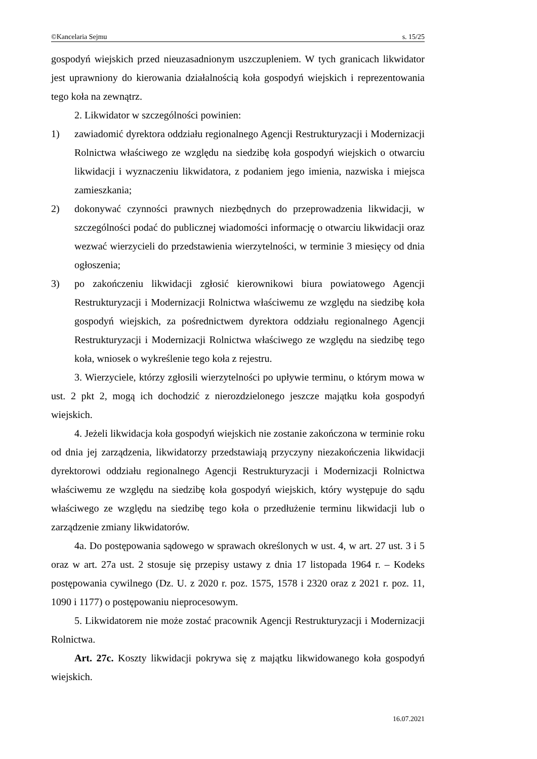©Kancelaria Sejmu s. 15/25
gospodyń wiejskich przed nieuzasadnionym uszczupleniem. W tych granicach likwidator jest uprawniony do kierowania działalnością koła gospodyń wiejskich i reprezentowania tego koła na zewnątrz.
2. Likwidator w szczególności powinien:
1) zawiadomić dyrektora oddziału regionalnego Agencji Restrukturyzacji i Modernizacji Rolnictwa właściwego ze względu na siedzibę koła gospodyń wiejskich o otwarciu likwidacji i wyznaczeniu likwidatora, z podaniem jego imienia, nazwiska i miejsca zamieszkania;
2) dokonywać czynności prawnych niezbędnych do przeprowadzenia likwidacji, w szczególności podać do publicznej wiadomości informację o otwarciu likwidacji oraz wezwać wierzycieli do przedstawienia wierzytelności, w terminie 3 miesięcy od dnia ogłoszenia;
3) po zakończeniu likwidacji zgłosić kierownikowi biura powiatowego Agencji Restrukturyzacji i Modernizacji Rolnictwa właściwemu ze względu na siedzibę koła gospodyń wiejskich, za pośrednictwem dyrektora oddziału regionalnego Agencji Restrukturyzacji i Modernizacji Rolnictwa właściwego ze względu na siedzibę tego koła, wniosek o wykreślenie tego koła z rejestru.
3. Wierzyciele, którzy zgłosili wierzytelności po upływie terminu, o którym mowa w ust. 2 pkt 2, mogą ich dochodzić z nierozdzielonego jeszcze majątku koła gospodyń wiejskich.
4. Jeżeli likwidacja koła gospodyń wiejskich nie zostanie zakończona w terminie roku od dnia jej zarządzenia, likwidatorzy przedstawiają przyczyny niezakończenia likwidacji dyrektorowi oddziału regionalnego Agencji Restrukturyzacji i Modernizacji Rolnictwa właściwemu ze względu na siedzibę koła gospodyń wiejskich, który występuje do sądu właściwego ze względu na siedzibę tego koła o przedłużenie terminu likwidacji lub o zarządzenie zmiany likwidatorów.
4a. Do postępowania sądowego w sprawach określonych w ust. 4, w art. 27 ust. 3 i 5 oraz w art. 27a ust. 2 stosuje się przepisy ustawy z dnia 17 listopada 1964 r. – Kodeks postępowania cywilnego (Dz. U. z 2020 r. poz. 1575, 1578 i 2320 oraz z 2021 r. poz. 11, 1090 i 1177) o postępowaniu nieprocesowym.
5. Likwidatorem nie może zostać pracownik Agencji Restrukturyzacji i Modernizacji Rolnictwa.
Art. 27c. Koszty likwidacji pokrywa się z majątku likwidowanego koła gospodyń wiejskich.
16.07.2021